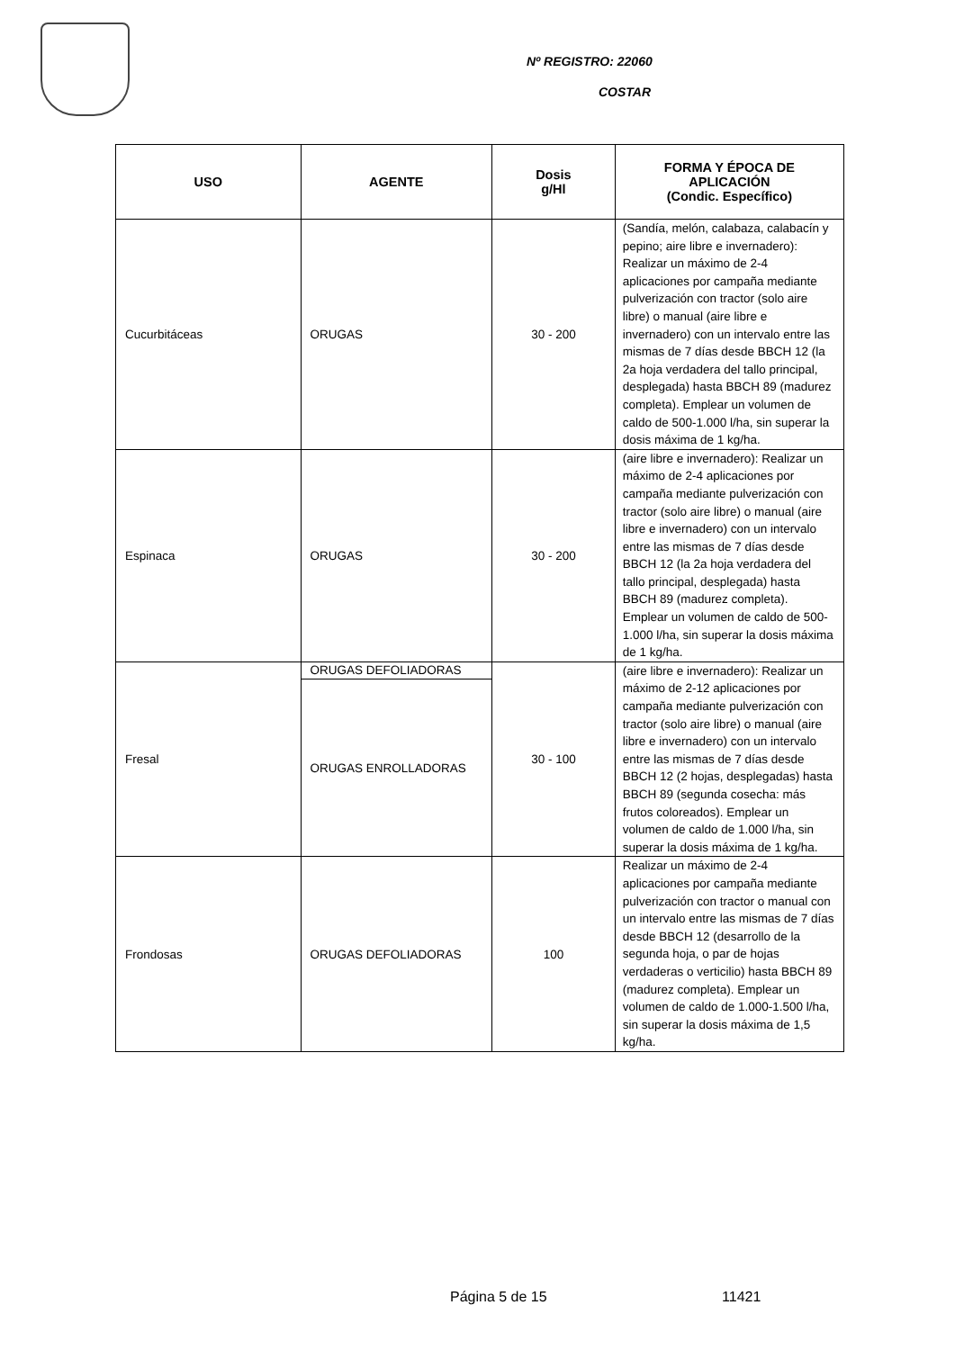Nº REGISTRO: 22060
COSTAR
| USO | AGENTE | Dosis g/Hl | FORMA Y ÉPOCA DE APLICACIÓN (Condic. Específico) |
| --- | --- | --- | --- |
| Cucurbitáceas | ORUGAS | 30 - 200 | (Sandía, melón, calabaza, calabacín y pepino; aire libre e invernadero): Realizar un máximo de 2-4 aplicaciones por campaña mediante pulverización con tractor (solo aire libre) o manual (aire libre e invernadero) con un intervalo entre las mismas de 7 días desde BBCH 12 (la 2a hoja verdadera del tallo principal, desplegada) hasta BBCH 89 (madurez completa). Emplear un volumen de caldo de 500-1.000 l/ha, sin superar la dosis máxima de 1 kg/ha. |
| Espinaca | ORUGAS | 30 - 200 | (aire libre e invernadero): Realizar un máximo de 2-4 aplicaciones por campaña mediante pulverización con tractor (solo aire libre) o manual (aire libre e invernadero) con un intervalo entre las mismas de 7 días desde BBCH 12 (la 2a hoja verdadera del tallo principal, desplegada) hasta BBCH 89 (madurez completa). Emplear un volumen de caldo de 500-1.000 l/ha, sin superar la dosis máxima de 1 kg/ha. |
| Fresal | ORUGAS DEFOLIADORAS | 30 - 100 | (aire libre e invernadero): Realizar un máximo de 2-12 aplicaciones por campaña mediante pulverización con tractor (solo aire libre) o manual (aire libre e invernadero) con un intervalo entre las mismas de 7 días desde BBCH 12 (2 hojas, desplegadas) hasta BBCH 89 (segunda cosecha: más frutos coloreados). Emplear un volumen de caldo de 1.000 l/ha, sin superar la dosis máxima de 1 kg/ha. |
| | ORUGAS ENROLLADORAS | | |
| Frondosas | ORUGAS DEFOLIADORAS | 100 | Realizar un máximo de 2-4 aplicaciones por campaña mediante pulverización con tractor o manual con un intervalo entre las mismas de 7 días desde BBCH 12 (desarrollo de la segunda hoja, o par de hojas verdaderas o verticilio) hasta BBCH 89 (madurez completa). Emplear un volumen de caldo de 1.000-1.500 l/ha, sin superar la dosis máxima de 1,5 kg/ha. |
Página 5 de 15 11421